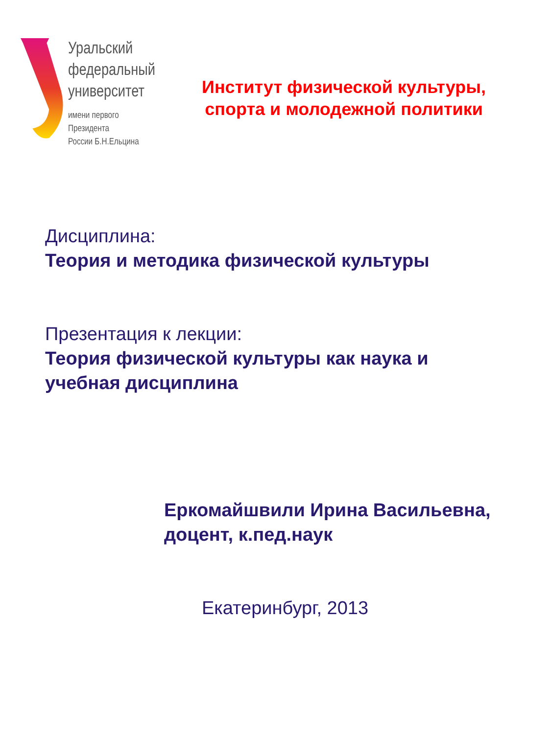Уральский
федеральный
университет
имени первого Президента
России Б.Н.Ельцина
Институт физической культуры,
спорта и молодежной политики
Дисциплина:
Теория и методика физической культуры
Презентация к лекции:
Теория физической культуры как наука и
учебная дисциплина
Еркомайшвили Ирина Васильевна,
доцент, к.пед.наук
Екатеринбург, 2013